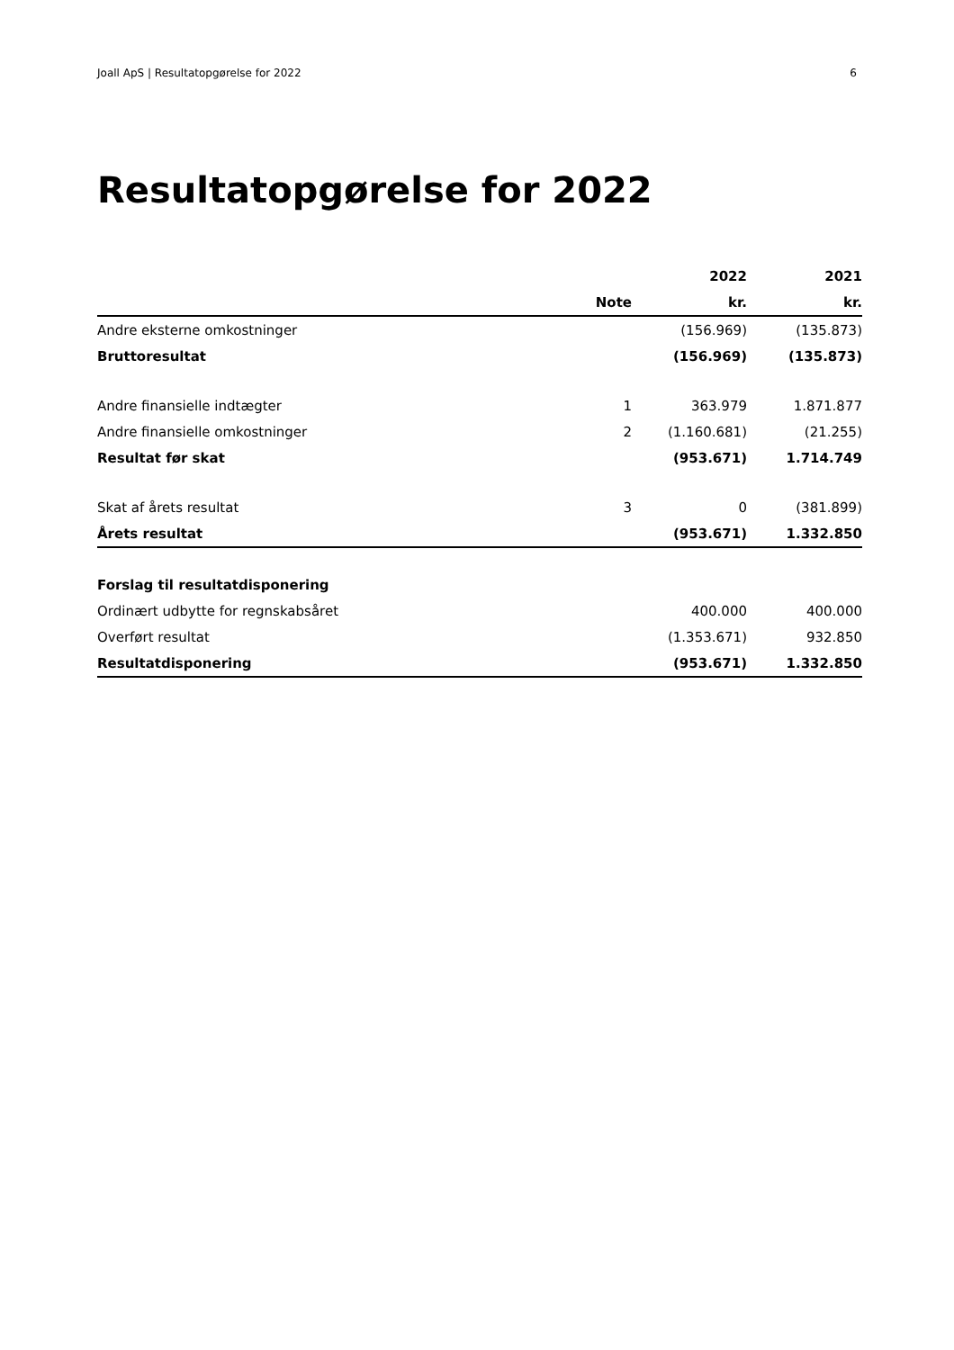Joall ApS | Resultatopgørelse for 2022 6
Resultatopgørelse for 2022
| | | 2022 | 2021 |
| --- | --- | --- | --- |
| | Note | kr. | kr. |
| Andre eksterne omkostninger | | (156.969) | (135.873) |
| Bruttoresultat | | (156.969) | (135.873) |
| Andre finansielle indtægter | 1 | 363.979 | 1.871.877 |
| Andre finansielle omkostninger | 2 | (1.160.681) | (21.255) |
| Resultat før skat | | (953.671) | 1.714.749 |
| Skat af årets resultat | 3 | 0 | (381.899) |
| Årets resultat | | (953.671) | 1.332.850 |
| Forslag til resultatdisponering | | | |
| Ordinært udbytte for regnskabsåret | | 400.000 | 400.000 |
| Overført resultat | | (1.353.671) | 932.850 |
| Resultatdisponering | | (953.671) | 1.332.850 |